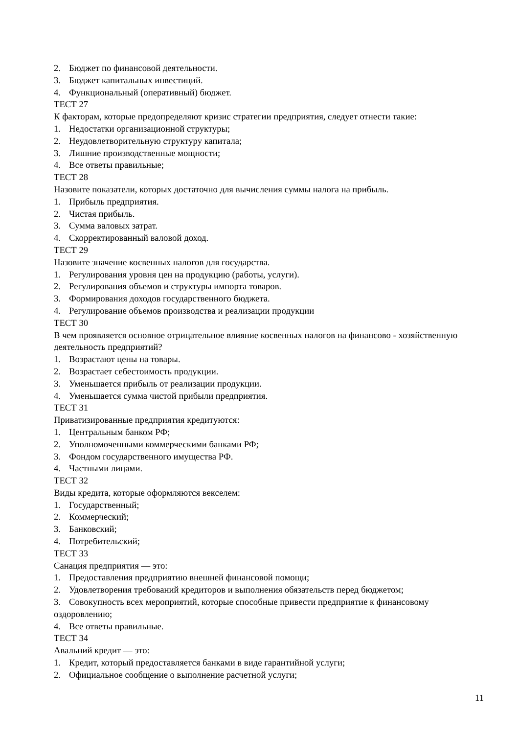2. Бюджет по финансовой деятельности.
3. Бюджет капитальных инвестиций.
4. Функциональный (оперативный) бюджет.
ТЕСТ 27
К факторам, которые предопределяют кризис стратегии предприятия, следует отнести такие:
1. Недостатки организационной структуры;
2. Неудовлетворительную структуру капитала;
3. Лишние производственные мощности;
4. Все ответы правильные;
ТЕСТ 28
Назовите показатели, которых достаточно для вычисления суммы налога на прибыль.
1. Прибыль предприятия.
2. Чистая прибыль.
3. Сумма валовых затрат.
4. Скорректированный валовой доход.
ТЕСТ 29
Назовите значение косвенных налогов для государства.
1. Регулирования уровня цен на продукцию (работы, услуги).
2. Регулирования объемов и структуры импорта товаров.
3. Формирования доходов государственного бюджета.
4. Регулирование объемов производства и реализации продукции
ТЕСТ 30
В чем проявляется основное отрицательное влияние косвенных налогов на финансово - хозяйственную деятельность предприятий?
1. Возрастают цены на товары.
2. Возрастает себестоимость продукции.
3. Уменьшается прибыль от реализации продукции.
4. Уменьшается сумма чистой прибыли предприятия.
ТЕСТ 31
Приватизированные предприятия кредитуются:
1. Центральным банком РФ;
2. Уполномоченными коммерческими банками РФ;
3. Фондом государственного имущества РФ.
4. Частными лицами.
ТЕСТ 32
Виды кредита, которые оформляются векселем:
1. Государственный;
2. Коммерческий;
3. Банковский;
4. Потребительский;
ТЕСТ 33
Санация предприятия — это:
1. Предоставления предприятию внешней финансовой помощи;
2. Удовлетворения требований кредиторов и выполнения обязательств перед бюджетом;
3. Совокупность всех мероприятий, которые способные привести предприятие к финансовому оздоровлению;
4. Все ответы правильные.
ТЕСТ 34
Авальний кредит — это:
1. Кредит, который предоставляется банками в виде гарантийной услуги;
2. Официальное сообщение о выполнение расчетной услуги;
11